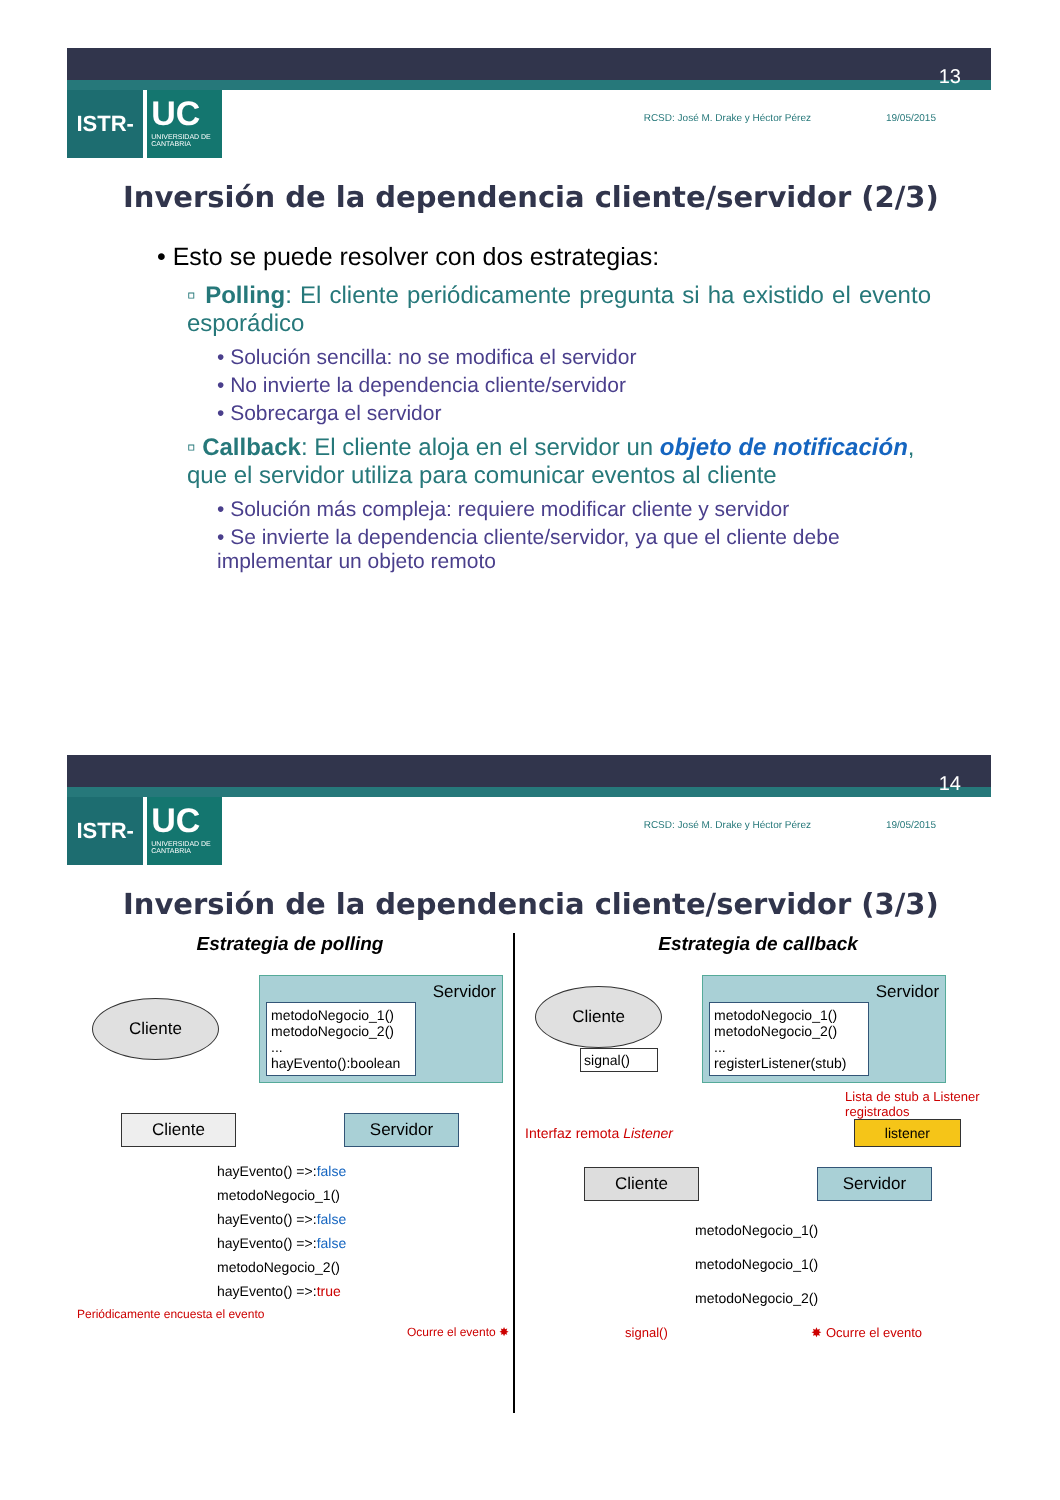13
ISTR-
UC
UNIVERSIDAD DE CANTABRIA
RCSD: José M. Drake y Héctor Pérez 19/05/2015
Inversión de la dependencia cliente/servidor (2/3)
• Esto se puede resolver con dos estrategias:
▫ Polling: El cliente periódicamente pregunta si ha existido el evento esporádico
• Solución sencilla: no se modifica el servidor
• No invierte la dependencia cliente/servidor
• Sobrecarga el servidor
▫ Callback: El cliente aloja en el servidor un objeto de notificación, que el servidor utiliza para comunicar eventos al cliente
• Solución más compleja: requiere modificar cliente y servidor
• Se invierte la dependencia cliente/servidor, ya que el cliente debe implementar un objeto remoto
14
ISTR-
UC
UNIVERSIDAD DE CANTABRIA
RCSD: José M. Drake y Héctor Pérez 19/05/2015
Inversión de la dependencia cliente/servidor (3/3)
Estrategia de polling
Cliente
Servidor
metodoNegocio_1()
metodoNegocio_2()
...
hayEvento():boolean
Cliente Servidor
hayEvento() =>:false
metodoNegocio_1()
hayEvento() =>:false
hayEvento() =>:false
metodoNegocio_2()
hayEvento() =>:true
Periódicamente encuesta el evento
Ocurre el evento ✸
Estrategia de callback
Cliente
signal()
Servidor
metodoNegocio_1()
metodoNegocio_2()
...
registerListener(stub)
Lista de stub a Listener registrados
Interfaz remota Listener listener
Cliente Servidor
metodoNegocio_1()
metodoNegocio_1()
metodoNegocio_2()
signal() ✸ Ocurre el evento